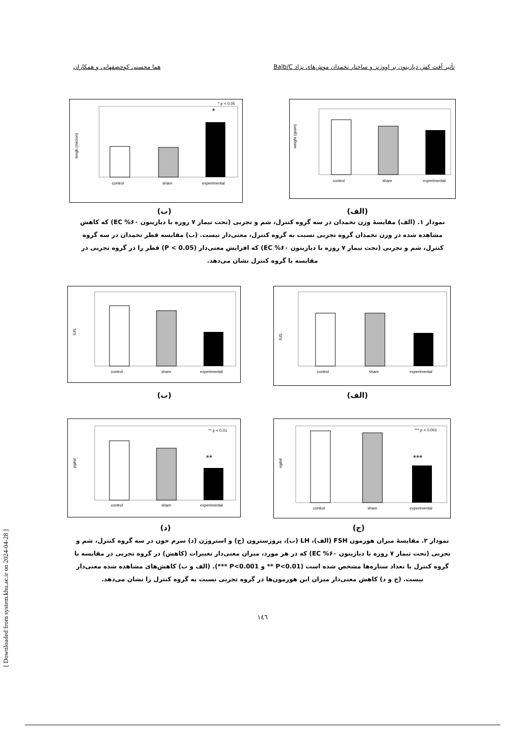تأثیر آفت کش دیازینون بر اووژنز و ساختار تخمدان موش‌های نژاد Balb/C هما محسنی کوچصفهانی و همکاران
weight (gram)
control
sham
experimental
lengh (micron)
* p < 0.05
*
control
sham
experimental
(الف) (ب)
نمودار ۱. (الف) مقایسهٔ وزن تخمدان در سه گروه کنترل، شم و تجربی (تحت تیمار ۷ روزه با دیازینون ۶۰% EC) که کاهش مشاهده شده در وزن تخمدان گروه تجربی نسبت به گروه کنترل، معنی‌دار نیست. (ب) مقایسه قطر تخمدان در سه گروه کنترل، شم و تجربی (تحت تیمار ۷ روزه با دیازینون ۶۰% EC) که افزایش معنی‌دار (P < 0.05) قطر را در گروه تجربی در مقایسه با گروه کنترل نشان می‌دهد.
IU/L
control
sham
experimental
IU/L
control
sham
experimental
(الف) (ب)
ng/ml
*** p < 0.001
***
control
sham
experimental
pg/ml
** p < 0.01
**
control
sham
experimental
(ج) (د)
نمودار ۲. مقایسهٔ میزان هورمون FSH (الف)، LH (ب)، پروژسترون (ج) و استروژن (د) سرم خون در سه گروه کنترل، شم و تجربی (تحت تیمار ۷ روزه با دیازینون ۶۰% EC) که در هر مورد، میزان معنی‌دار تغییرات (کاهش) در گروه تجربی در مقایسه با گروه کنترل با تعداد ستاره‌ها مشخص شده است (P<0.01 ** و P<0.001 ***). (الف و ب) کاهش‌های مشاهده شده معنی‌دار نیست. (ج و د) کاهش معنی‌دار میزان این هورمون‌ها در گروه تجربی نسبت به گروه کنترل را نشان می‌دهد.
[ Downloaded from system.khu.ac.ir on 2024-04-28 ]
۱٤٦